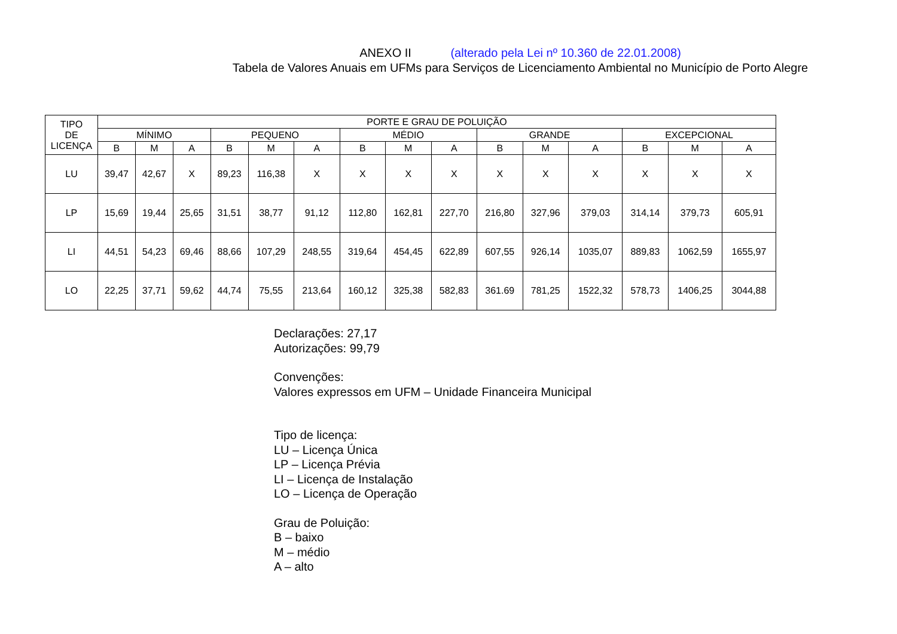ANEXO II (alterado pela Lei nº 10.360 de 22.01.2008)
Tabela de Valores Anuais em UFMs para Serviços de Licenciamento Ambiental no Município de Porto Alegre
| TIPO DE LICENÇA | PORTE E GRAU DE POLUIÇÃO | | | | | | | | | | | | | | |
| --- | --- | --- | --- | --- | --- | --- | --- | --- | --- | --- | --- | --- | --- | --- | --- |
| | MÍNIMO | | | PEQUENO | | | MÉDIO | | | GRANDE | | | EXCEPCIONAL | | |
| | B | M | A | B | M | A | B | M | A | B | M | A | B | M | A |
| LU | 39,47 | 42,67 | X | 89,23 | 116,38 | X | X | X | X | X | X | X | X | X | X |
| LP | 15,69 | 19,44 | 25,65 | 31,51 | 38,77 | 91,12 | 112,80 | 162,81 | 227,70 | 216,80 | 327,96 | 379,03 | 314,14 | 379,73 | 605,91 |
| LI | 44,51 | 54,23 | 69,46 | 88,66 | 107,29 | 248,55 | 319,64 | 454,45 | 622,89 | 607,55 | 926,14 | 1035,07 | 889,83 | 1062,59 | 1655,97 |
| LO | 22,25 | 37,71 | 59,62 | 44,74 | 75,55 | 213,64 | 160,12 | 325,38 | 582,83 | 361.69 | 781,25 | 1522,32 | 578,73 | 1406,25 | 3044,88 |
Declarações: 27,17
Autorizações: 99,79
Convenções:
Valores expressos em UFM – Unidade Financeira Municipal
Tipo de licença:
LU – Licença Única
LP – Licença Prévia
LI – Licença de Instalação
LO – Licença de Operação
Grau de Poluição:
B – baixo
M – médio
A – alto